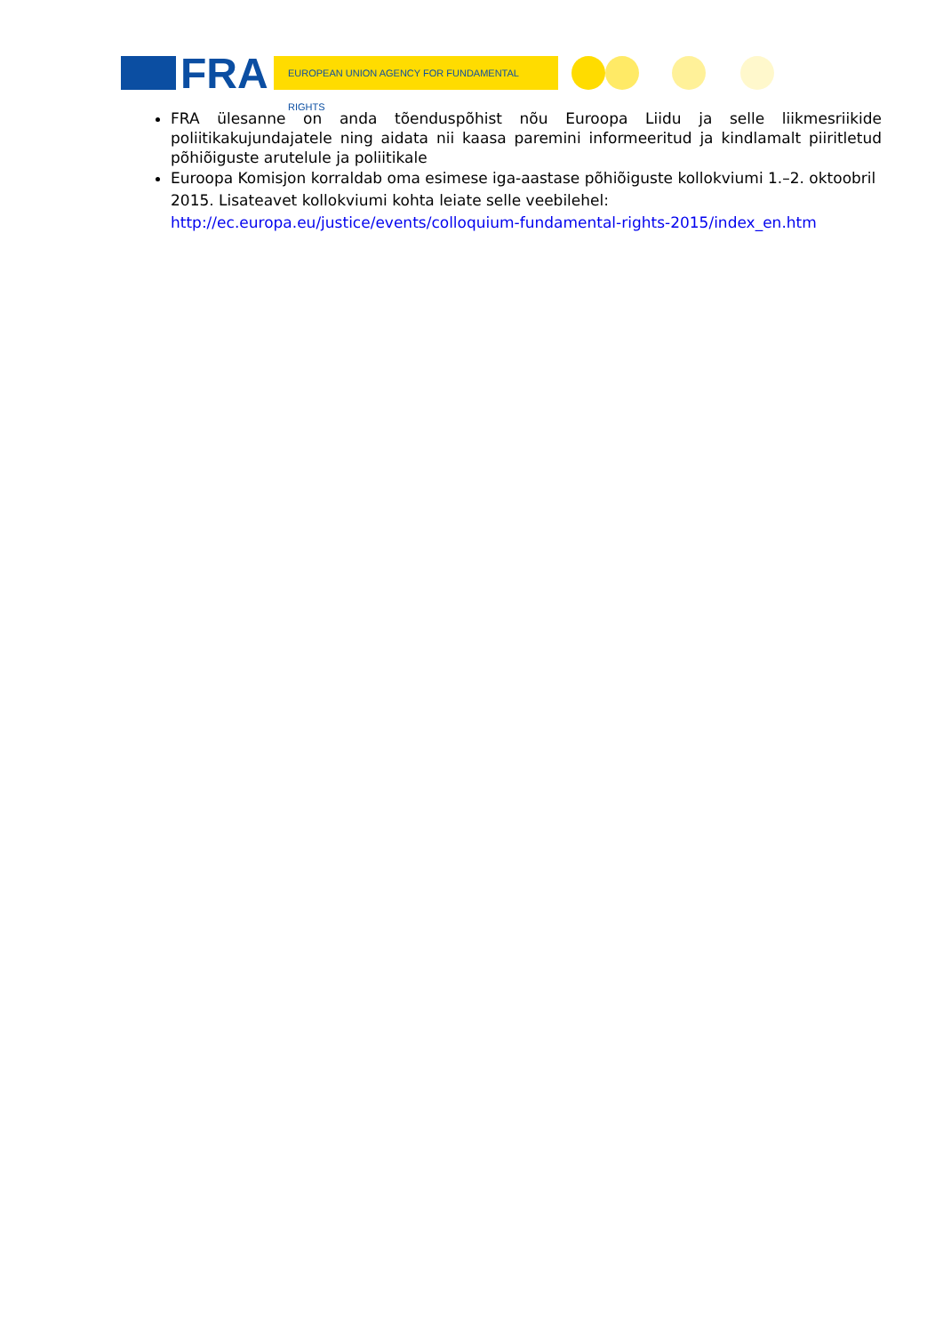FRA EUROPEAN UNION AGENCY FOR FUNDAMENTAL RIGHTS
FRA ülesanne on anda tõenduspõhist nõu Euroopa Liidu ja selle liikmesriikide poliitikakujundajatele ning aidata nii kaasa paremini informeeritud ja kindlamalt piiritletud põhiõiguste arutelule ja poliitikale
Euroopa Komisjon korraldab oma esimese iga-aastase põhiõiguste kollokviumi 1.–2. oktoobril 2015. Lisateavet kollokviumi kohta leiate selle veebilehel: http://ec.europa.eu/justice/events/colloquium-fundamental-rights-2015/index_en.htm